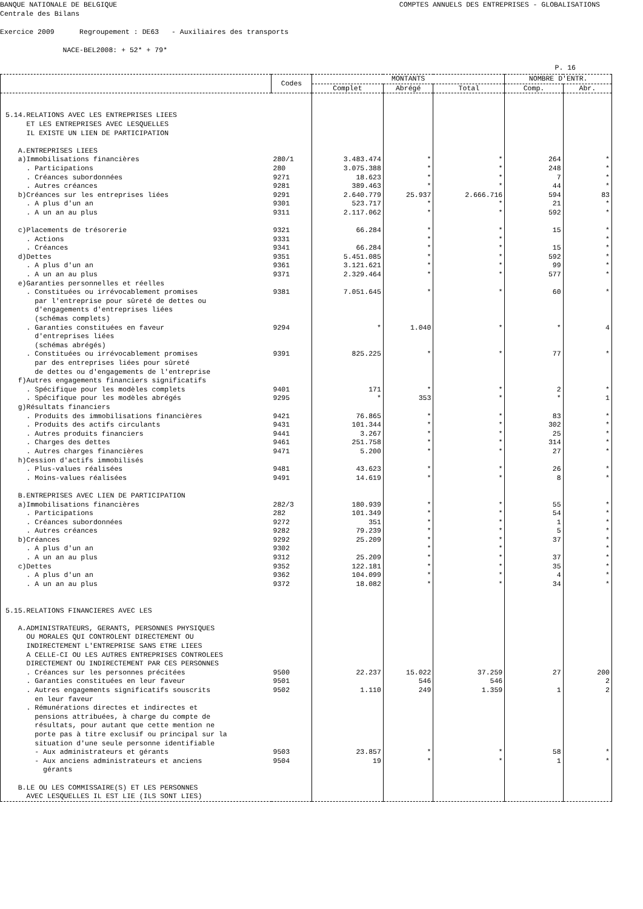BANQUE NATIONALE DE BELGIQUE COMPTES ANNUELS DES ENTREPRISES - GLOBALISATIONS
Centrale des Bilans Exercice 2009 Regroupement : DE63 - Auxiliaires des transports NACE-BEL2008: + 52* + 79*
P. 16
| | Codes | MONTANTS | | | NOMBRE D'ENTR. | |
| --- | --- | --- | --- | --- | --- | --- |
| | | Complet | Abrégé | Total | Comp. | Abr. |
| 5.14.RELATIONS AVEC LES ENTREPRISES LIEES ET LES ENTREPRISES AVEC LESQUELLES IL EXISTE UN LIEN DE PARTICIPATION A.ENTREPRISES LIEES | | | | | | |
| a)Immobilisations financières | 280/1 | 3.483.474 | * | * | 264 | * |
| . Participations | 280 | 3.075.388 | * | * | 248 | * |
| . Créances subordonnées | 9271 | 18.623 | * | * | 7 | * |
| . Autres créances | 9281 | 389.463 | * | * | 44 | * |
| b)Créances sur les entreprises liées | 9291 | 2.640.779 | 25.937 | 2.666.716 | 594 | 83 |
| . A plus d'un an | 9301 | 523.717 | * | * | 21 | * |
| . A un an au plus | 9311 | 2.117.062 | * | * | 592 | * |
| c)Placements de trésorerie | 9321 | 66.284 | * | * | 15 | * |
| . Actions | 9331 | | * | * | | * |
| . Créances | 9341 | 66.284 | * | * | 15 | * |
| d)Dettes | 9351 | 5.451.085 | * | * | 592 | * |
| . A plus d'un an | 9361 | 3.121.621 | * | * | 99 | * |
| . A un an au plus | 9371 | 2.329.464 | * | * | 577 | * |
| e)Garanties personnelles et réelles | | | | | | |
| . Constituées ou irrévocablement promises par l'entreprise pour sûreté de dettes ou d'engagements d'entreprises liées (schémas complets) | 9381 | 7.051.645 | * | * | 60 | * |
| . Garanties constituées en faveur d'entreprises liées (schémas abrégés) | 9294 | * | 1.040 | * | * | 4 |
| . Constituées ou irrévocablement promises par des entreprises liées pour sûreté de dettes ou d'engagements de l'entreprise | 9391 | 825.225 | * | * | 77 | * |
| f)Autres engagements financiers significatifs | | | | | | |
| . Spécifique pour les modèles complets | 9401 | 171 | * | * | 2 | * |
| . Spécifique pour les modèles abrégés | 9295 | * | 353 | * | * | 1 |
| g)Résultats financiers | | | | | | |
| . Produits des immobilisations financières | 9421 | 76.865 | * | * | 83 | * |
| . Produits des actifs circulants | 9431 | 101.344 | * | * | 302 | * |
| . Autres produits financiers | 9441 | 3.267 | * | * | 25 | * |
| . Charges des dettes | 9461 | 251.758 | * | * | 314 | * |
| . Autres charges financières | 9471 | 5.200 | * | * | 27 | * |
| h)Cession d'actifs immobilisés | | | | | | |
| . Plus-values réalisées | 9481 | 43.623 | * | * | 26 | * |
| . Moins-values réalisées | 9491 | 14.619 | * | * | 8 | * |
| B.ENTREPRISES AVEC LIEN DE PARTICIPATION | | | | | | |
| a)Immobilisations financières | 282/3 | 180.939 | * | * | 55 | * |
| . Participations | 282 | 101.349 | * | * | 54 | * |
| . Créances subordonnées | 9272 | 351 | * | * | 1 | * |
| . Autres créances | 9282 | 79.239 | * | * | 5 | * |
| b)Créances | 9292 | 25.209 | * | * | 37 | * |
| . A plus d'un an | 9302 | | * | * | | * |
| . A un an au plus | 9312 | 25.209 | * | * | 37 | * |
| c)Dettes | 9352 | 122.181 | * | * | 35 | * |
| . A plus d'un an | 9362 | 104.099 | * | * | 4 | * |
| . A un an au plus | 9372 | 18.082 | * | * | 34 | * |
| 5.15.RELATIONS FINANCIERES AVEC LES A.ADMINISTRATEURS, GERANTS, PERSONNES PHYSIQUES OU MORALES QUI CONTROLENT DIRECTEMENT OU INDIRECTEMENT L'ENTREPRISE SANS ETRE LIEES A CELLE-CI OU LES AUTRES ENTREPRISES CONTROLEES DIRECTEMENT OU INDIRECTEMENT PAR CES PERSONNES | | | | | | |
| . Créances sur les personnes précitées | 9500 | 22.237 | 15.022 | 37.259 | 27 | 200 |
| . Garanties constituées en leur faveur | 9501 | | 546 | 546 | | 2 |
| . Autres engagements significatifs souscrits en leur faveur | 9502 | 1.110 | 249 | 1.359 | 1 | 2 |
| . Rémunérations directes et indirectes et pensions attribuées, à charge du compte de résultats, pour autant que cette mention ne porte pas à titre exclusif ou principal sur la situation d'une seule personne identifiable | | | | | | |
| - Aux administrateurs et gérants | 9503 | 23.857 | * | * | 58 | * |
| - Aux anciens administrateurs et anciens gérants B.LE OU LES COMMISSAIRE(S) ET LES PERSONNES AVEC LESQUELLES IL EST LIE (ILS SONT LIES) | 9504 | 19 | * | * | 1 | * |